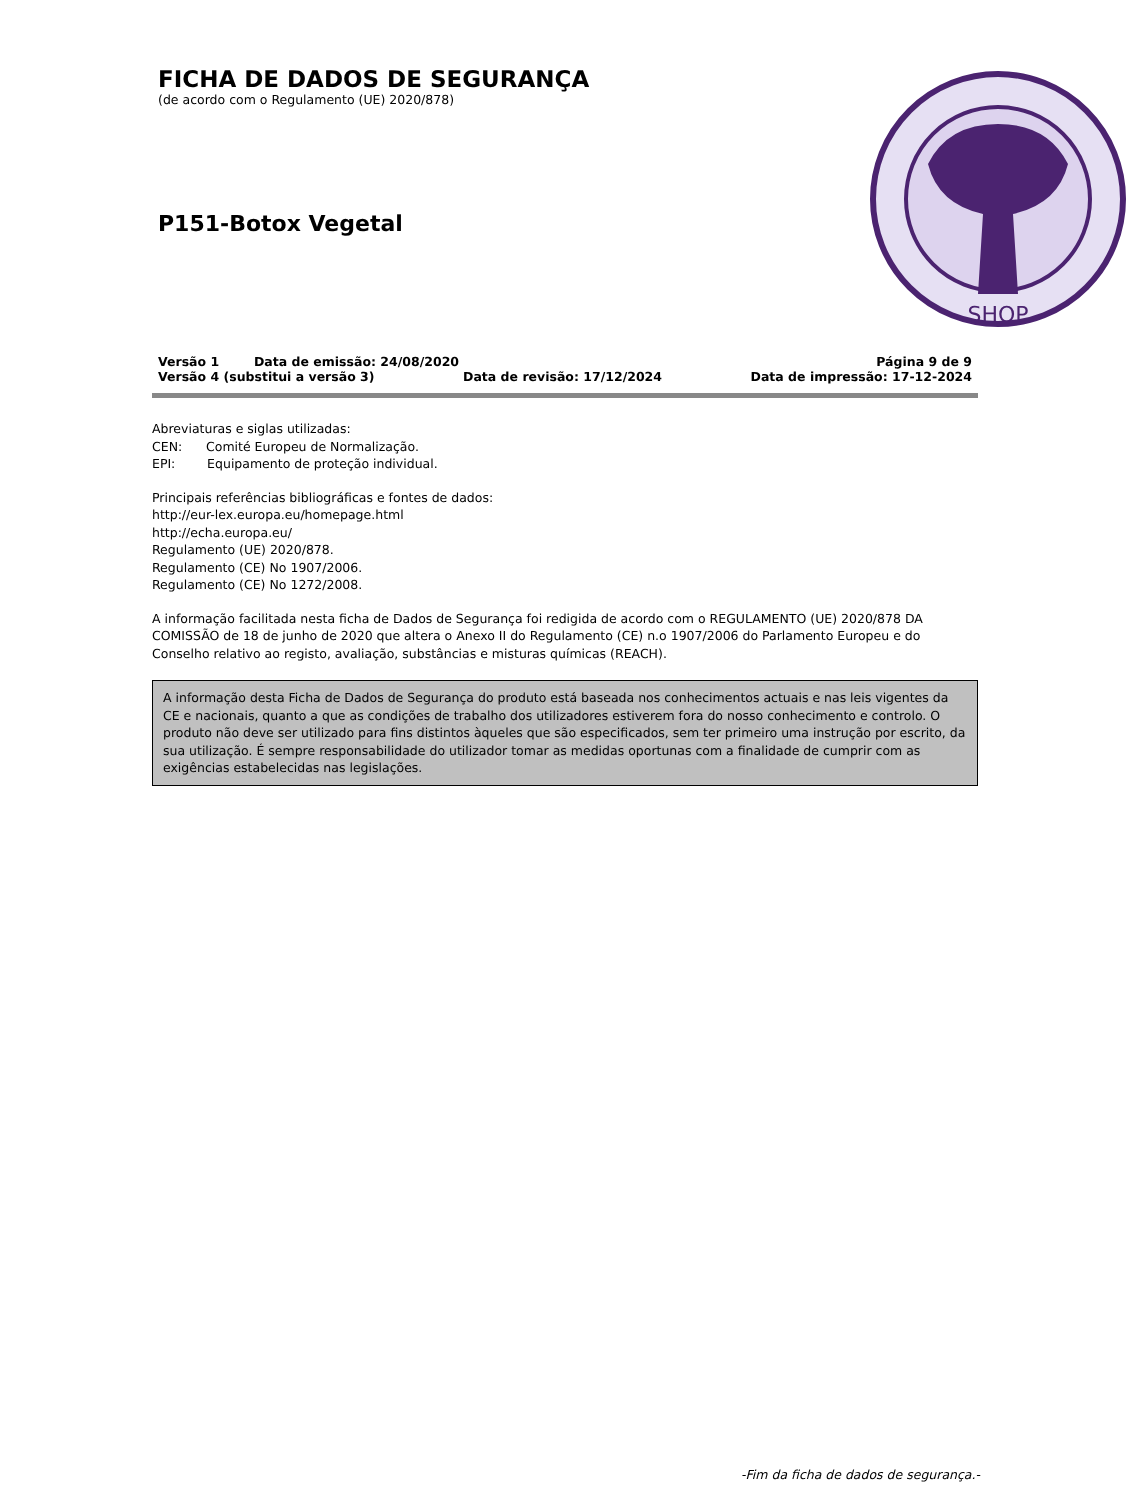FICHA DE DADOS DE SEGURANÇA
(de acordo com o Regulamento (UE) 2020/878)
P151-Botox Vegetal
SHOP
Versão 1 Data de emissão: 24/08/2020 Página 9 de 9
Versão 4 (substitui a versão 3) Data de revisão: 17/12/2024 Data de impressão: 17-12-2024
Abreviaturas e siglas utilizadas:
CEN: Comité Europeu de Normalização.
EPI: Equipamento de proteção individual.
Principais referências bibliográficas e fontes de dados:
http://eur-lex.europa.eu/homepage.html
http://echa.europa.eu/
Regulamento (UE) 2020/878.
Regulamento (CE) No 1907/2006.
Regulamento (CE) No 1272/2008.
A informação facilitada nesta ficha de Dados de Segurança foi redigida de acordo com o REGULAMENTO (UE) 2020/878 DA COMISSÃO de 18 de junho de 2020 que altera o Anexo II do Regulamento (CE) n.o 1907/2006 do Parlamento Europeu e do Conselho relativo ao registo, avaliação, substâncias e misturas químicas (REACH).
A informação desta Ficha de Dados de Segurança do produto está baseada nos conhecimentos actuais e nas leis vigentes da CE e nacionais, quanto a que as condições de trabalho dos utilizadores estiverem fora do nosso conhecimento e controlo. O produto não deve ser utilizado para fins distintos àqueles que são especificados, sem ter primeiro uma instrução por escrito, da sua utilização. É sempre responsabilidade do utilizador tomar as medidas oportunas com a finalidade de cumprir com as exigências estabelecidas nas legislações.
-Fim da ficha de dados de segurança.-